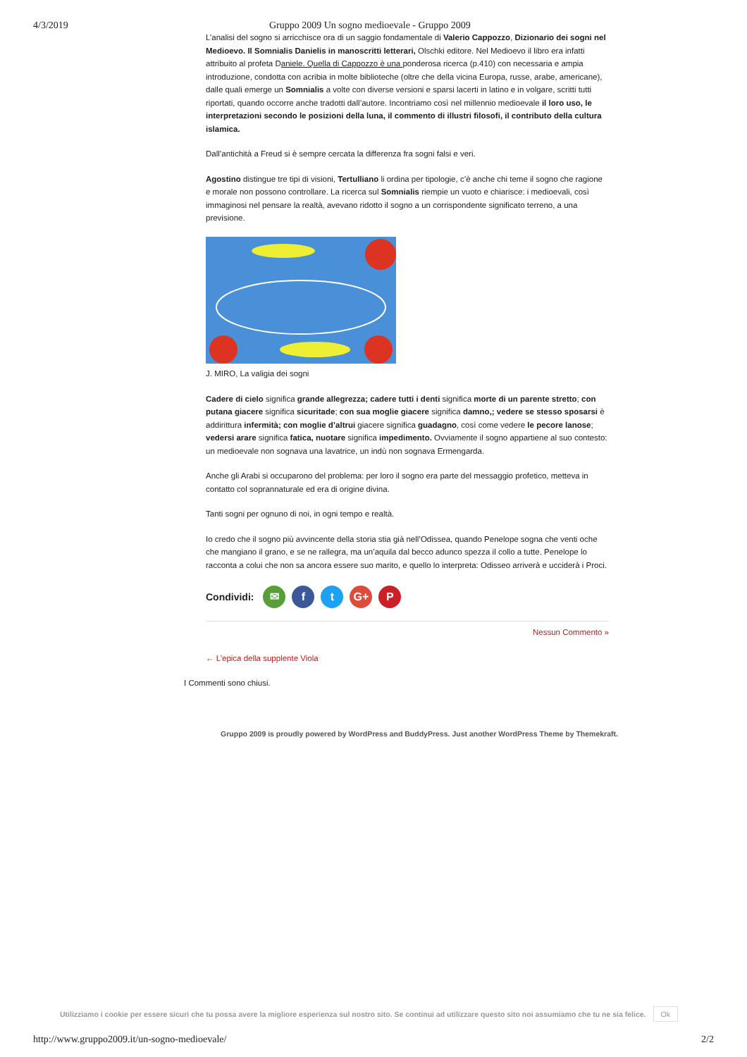4/3/2019 Gruppo 2009 Un sogno medioevale - Gruppo 2009
L’analisi del sogno si arricchisce ora di un saggio fondamentale di Valerio Cappozzo, Dizionario dei sogni nel Medioevo. Il Somnialis Danielis in manoscritti letterari, Olschki editore. Nel Medioevo il libro era infatti attribuito al profeta Daniele. Quella di Cappozzo è una ponderosa ricerca (p.410) con necessaria e ampia introduzione, condotta con acribia in molte biblioteche (oltre che della vicina Europa, russe, arabe, americane), dalle quali emerge un Somnialis a volte con diverse versioni e sparsi lacerti in latino e in volgare, scritti tutti riportati, quando occorre anche tradotti dall’autore. Incontriamo così nel millennio medioevale il loro uso, le interpretazioni secondo le posizioni della luna, il commento di illustri filosofi, il contributo della cultura islamica.
Dall’antichità a Freud si è sempre cercata la differenza fra sogni falsi e veri.
Agostino distingue tre tipi di visioni, Tertulliano li ordina per tipologie, c’è anche chi teme il sogno che ragione e morale non possono controllare. La ricerca sul Somnialis riempie un vuoto e chiarisce: i medioevali, così immaginosi nel pensare la realtà, avevano ridotto il sogno a un corrispondente significato terreno, a una previsione.
J. MIRO, La valigia dei sogni
Cadere di cielo significa grande allegrezza; cadere tutti i denti significa morte di un parente stretto; con putana giacere significa sicuritade; con sua moglie giacere significa damno,; vedere se stesso sposarsi è addirittura infermità; con moglie d’altrui giacere significa guadagno, così come vedere le pecore lanose; vedersi arare significa fatica, nuotare significa impedimento. Ovviamente il sogno appartiene al suo contesto: un medioevale non sognava una lavatrice, un indù non sognava Ermengarda.
Anche gli Arabi si occuparono del problema: per loro il sogno era parte del messaggio profetico, metteva in contatto col soprannaturale ed era di origine divina.
Tanti sogni per ognuno di noi, in ogni tempo e realtà.
Io credo che il sogno più avvincente della storia stia già nell’Odissea, quando Penelope sogna che venti oche che mangiano il grano, e se ne rallegra, ma un’aquila dal becco adunco spezza il collo a tutte. Penelope lo racconta a colui che non sa ancora essere suo marito, e quello lo interpreta: Odisseo arriverà e ucciderà i Proci.
Condividi: ✉ f t G+ P
Nessun Commento »
← L’epica della supplente Viola
I Commenti sono chiusi.
Gruppo 2009 is proudly powered by WordPress and BuddyPress. Just another WordPress Theme by Themekraft.
Utilizziamo i cookie per essere sicuri che tu possa avere la migliore esperienza sul nostro sito. Se continui ad utilizzare questo sito noi assumiamo che tu ne sia felice. Ok
http://www.gruppo2009.it/un-sogno-medioevale/ 2/2